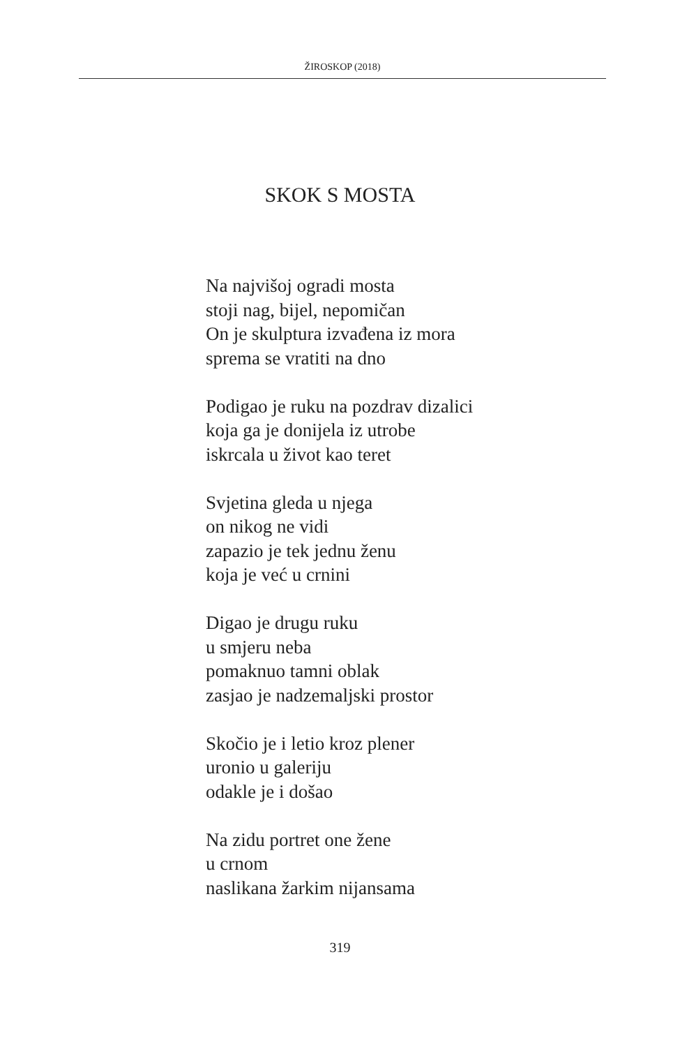ŽIROSKOP (2018)
SKOK S MOSTA
Na najvišoj ogradi mosta
stoji nag, bijel, nepomičan
On je skulptura izvađena iz mora
sprema se vratiti na dno
Podigao je ruku na pozdrav dizalici
koja ga je donijela iz utrobe
iskrcala u život kao teret
Svjetina gleda u njega
on nikog ne vidi
zapazio je tek jednu ženu
koja je već u crnini
Digao je drugu ruku
u smjeru neba
pomaknuo tamni oblak
zasjao je nadzemaljski prostor
Skočio je i letio kroz plener
uronio u galeriju
odakle je i došao
Na zidu portret one žene
u crnom
naslikana žarkim nijansama
319